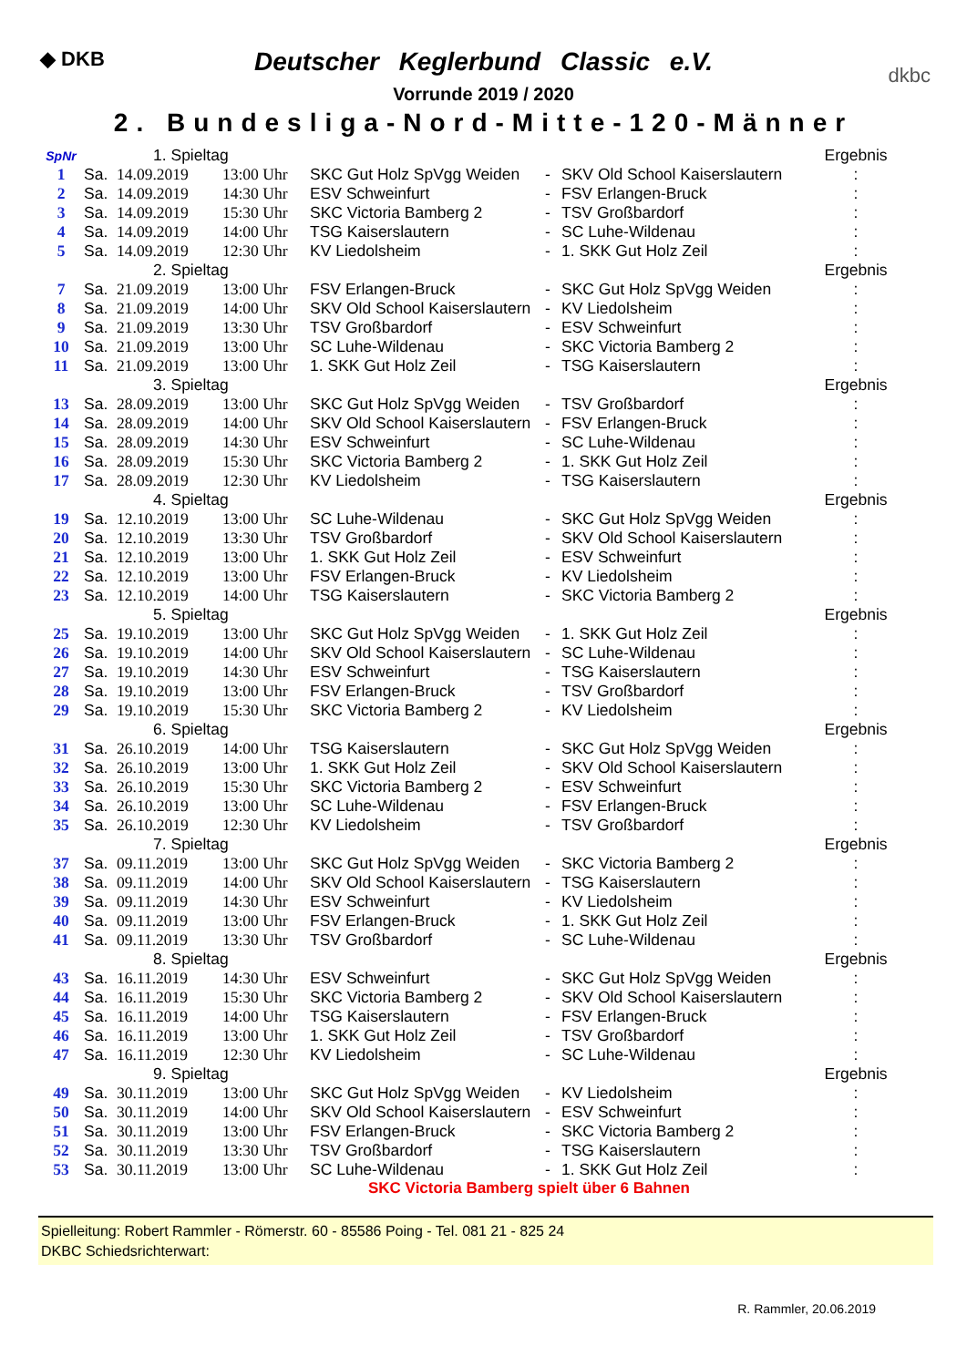◆ DKB
dkbc
Deutscher Keglerbund Classic e.V.
Vorrunde 2019 / 2020
2. Bundesliga-Nord-Mitte-120-Männer
| SpNr | 1. Spieltag | | | | | | Ergebnis |
| 1 | Sa. | 14.09.2019 | 13:00 Uhr | SKC Gut Holz SpVgg Weiden | - | SKV Old School Kaiserslautern | : |
| 2 | Sa. | 14.09.2019 | 14:30 Uhr | ESV Schweinfurt | - | FSV Erlangen-Bruck | : |
| 3 | Sa. | 14.09.2019 | 15:30 Uhr | SKC Victoria Bamberg 2 | - | TSV Großbardorf | : |
| 4 | Sa. | 14.09.2019 | 14:00 Uhr | TSG Kaiserslautern | - | SC Luhe-Wildenau | : |
| 5 | Sa. | 14.09.2019 | 12:30 Uhr | KV Liedolsheim | - | 1. SKK Gut Holz Zeil | : |
| | 2. Spieltag | | | | | | Ergebnis |
| 7 | Sa. | 21.09.2019 | 13:00 Uhr | FSV Erlangen-Bruck | - | SKC Gut Holz SpVgg Weiden | : |
| 8 | Sa. | 21.09.2019 | 14:00 Uhr | SKV Old School Kaiserslautern | - | KV Liedolsheim | : |
| 9 | Sa. | 21.09.2019 | 13:30 Uhr | TSV Großbardorf | - | ESV Schweinfurt | : |
| 10 | Sa. | 21.09.2019 | 13:00 Uhr | SC Luhe-Wildenau | - | SKC Victoria Bamberg 2 | : |
| 11 | Sa. | 21.09.2019 | 13:00 Uhr | 1. SKK Gut Holz Zeil | - | TSG Kaiserslautern | : |
| | 3. Spieltag | | | | | | Ergebnis |
| 13 | Sa. | 28.09.2019 | 13:00 Uhr | SKC Gut Holz SpVgg Weiden | - | TSV Großbardorf | : |
| 14 | Sa. | 28.09.2019 | 14:00 Uhr | SKV Old School Kaiserslautern | - | FSV Erlangen-Bruck | : |
| 15 | Sa. | 28.09.2019 | 14:30 Uhr | ESV Schweinfurt | - | SC Luhe-Wildenau | : |
| 16 | Sa. | 28.09.2019 | 15:30 Uhr | SKC Victoria Bamberg 2 | - | 1. SKK Gut Holz Zeil | : |
| 17 | Sa. | 28.09.2019 | 12:30 Uhr | KV Liedolsheim | - | TSG Kaiserslautern | : |
| | 4. Spieltag | | | | | | Ergebnis |
| 19 | Sa. | 12.10.2019 | 13:00 Uhr | SC Luhe-Wildenau | - | SKC Gut Holz SpVgg Weiden | : |
| 20 | Sa. | 12.10.2019 | 13:30 Uhr | TSV Großbardorf | - | SKV Old School Kaiserslautern | : |
| 21 | Sa. | 12.10.2019 | 13:00 Uhr | 1. SKK Gut Holz Zeil | - | ESV Schweinfurt | : |
| 22 | Sa. | 12.10.2019 | 13:00 Uhr | FSV Erlangen-Bruck | - | KV Liedolsheim | : |
| 23 | Sa. | 12.10.2019 | 14:00 Uhr | TSG Kaiserslautern | - | SKC Victoria Bamberg 2 | : |
| | 5. Spieltag | | | | | | Ergebnis |
| 25 | Sa. | 19.10.2019 | 13:00 Uhr | SKC Gut Holz SpVgg Weiden | - | 1. SKK Gut Holz Zeil | : |
| 26 | Sa. | 19.10.2019 | 14:00 Uhr | SKV Old School Kaiserslautern | - | SC Luhe-Wildenau | : |
| 27 | Sa. | 19.10.2019 | 14:30 Uhr | ESV Schweinfurt | - | TSG Kaiserslautern | : |
| 28 | Sa. | 19.10.2019 | 13:00 Uhr | FSV Erlangen-Bruck | - | TSV Großbardorf | : |
| 29 | Sa. | 19.10.2019 | 15:30 Uhr | SKC Victoria Bamberg 2 | - | KV Liedolsheim | : |
| | 6. Spieltag | | | | | | Ergebnis |
| 31 | Sa. | 26.10.2019 | 14:00 Uhr | TSG Kaiserslautern | - | SKC Gut Holz SpVgg Weiden | : |
| 32 | Sa. | 26.10.2019 | 13:00 Uhr | 1. SKK Gut Holz Zeil | - | SKV Old School Kaiserslautern | : |
| 33 | Sa. | 26.10.2019 | 15:30 Uhr | SKC Victoria Bamberg 2 | - | ESV Schweinfurt | : |
| 34 | Sa. | 26.10.2019 | 13:00 Uhr | SC Luhe-Wildenau | - | FSV Erlangen-Bruck | : |
| 35 | Sa. | 26.10.2019 | 12:30 Uhr | KV Liedolsheim | - | TSV Großbardorf | : |
| | 7. Spieltag | | | | | | Ergebnis |
| 37 | Sa. | 09.11.2019 | 13:00 Uhr | SKC Gut Holz SpVgg Weiden | - | SKC Victoria Bamberg 2 | : |
| 38 | Sa. | 09.11.2019 | 14:00 Uhr | SKV Old School Kaiserslautern | - | TSG Kaiserslautern | : |
| 39 | Sa. | 09.11.2019 | 14:30 Uhr | ESV Schweinfurt | - | KV Liedolsheim | : |
| 40 | Sa. | 09.11.2019 | 13:00 Uhr | FSV Erlangen-Bruck | - | 1. SKK Gut Holz Zeil | : |
| 41 | Sa. | 09.11.2019 | 13:30 Uhr | TSV Großbardorf | - | SC Luhe-Wildenau | : |
| | 8. Spieltag | | | | | | Ergebnis |
| 43 | Sa. | 16.11.2019 | 14:30 Uhr | ESV Schweinfurt | - | SKC Gut Holz SpVgg Weiden | : |
| 44 | Sa. | 16.11.2019 | 15:30 Uhr | SKC Victoria Bamberg 2 | - | SKV Old School Kaiserslautern | : |
| 45 | Sa. | 16.11.2019 | 14:00 Uhr | TSG Kaiserslautern | - | FSV Erlangen-Bruck | : |
| 46 | Sa. | 16.11.2019 | 13:00 Uhr | 1. SKK Gut Holz Zeil | - | TSV Großbardorf | : |
| 47 | Sa. | 16.11.2019 | 12:30 Uhr | KV Liedolsheim | - | SC Luhe-Wildenau | : |
| | 9. Spieltag | | | | | | Ergebnis |
| 49 | Sa. | 30.11.2019 | 13:00 Uhr | SKC Gut Holz SpVgg Weiden | - | KV Liedolsheim | : |
| 50 | Sa. | 30.11.2019 | 14:00 Uhr | SKV Old School Kaiserslautern | - | ESV Schweinfurt | : |
| 51 | Sa. | 30.11.2019 | 13:00 Uhr | FSV Erlangen-Bruck | - | SKC Victoria Bamberg 2 | : |
| 52 | Sa. | 30.11.2019 | 13:30 Uhr | TSV Großbardorf | - | TSG Kaiserslautern | : |
| 53 | Sa. | 30.11.2019 | 13:00 Uhr | SC Luhe-Wildenau | - | 1. SKK Gut Holz Zeil | : |
SKC Victoria Bamberg spielt über 6 Bahnen
Spielleitung: Robert Rammler - Römerstr. 60 - 85586 Poing - Tel. 081 21 - 825 24
DKBC Schiedsrichterwart:
R. Rammler, 20.06.2019